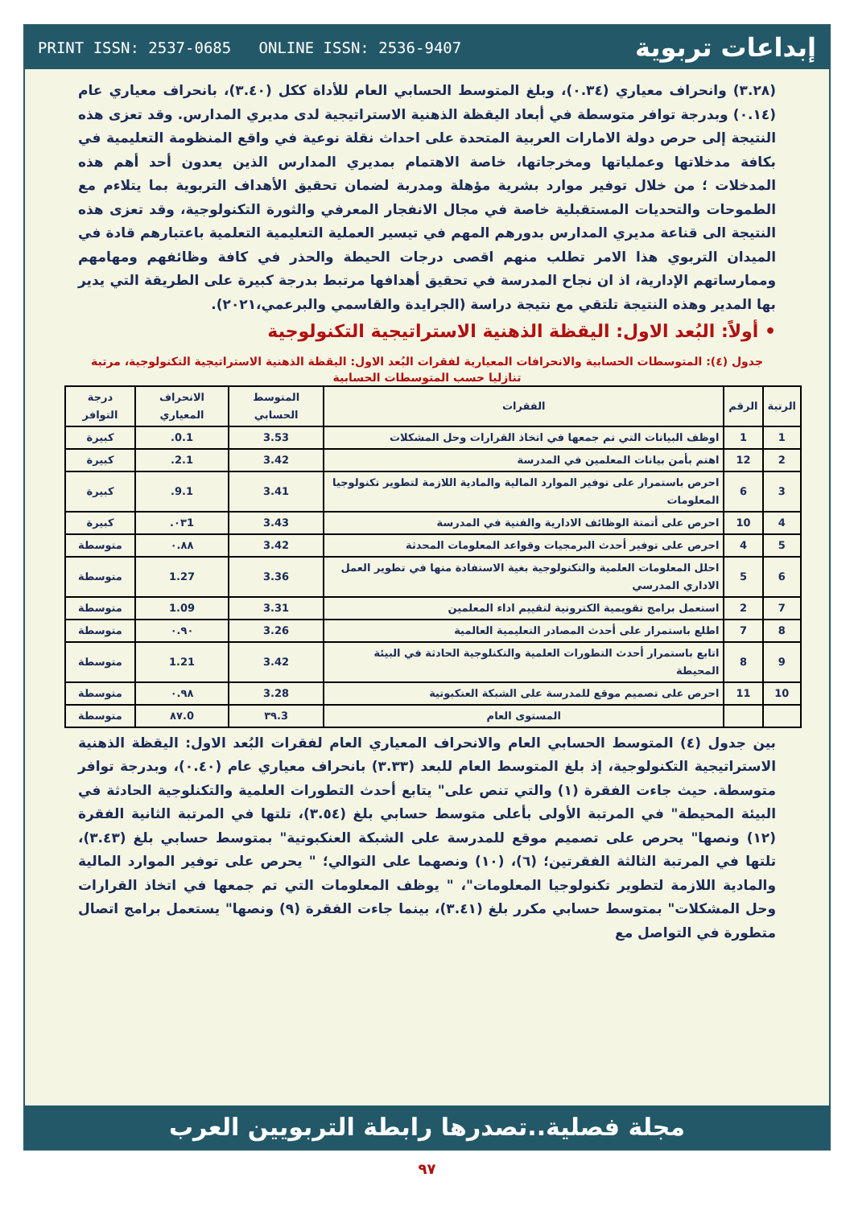PRINT ISSN: 2537-0685 ONLINE ISSN: 2536-9407 إبداعات تربوية
(٣.٢٨) وانحراف معياري (٠.٣٤)، وبلغ المتوسط الحسابي العام للأداة ككل (٣.٤٠)، بانحراف معياري عام (٠.١٤) وبدرجة توافر متوسطة في أبعاد اليقظة الذهنية الاستراتيجية لدى مديري المدارس. وقد تعزى هذه النتيجة إلى حرص دولة الامارات العربية المتحدة على احداث نقلة نوعية في واقع المنظومة التعليمية في بكافة مدخلاتها وعملياتها ومخرجاتها، خاصة الاهتمام بمديري المدارس الذين يعدون أحد أهم هذه المدخلات ؛ من خلال توفير موارد بشرية مؤهلة ومدربة لضمان تحقيق الأهداف التربوية بما يتلاءم مع الطموحات والتحديات المستقبلية خاصة في مجال الانفجار المعرفي والثورة التكنولوجية، وقد تعزى هذه النتيجة الى قناعة مديري المدارس بدورهم المهم في تيسير العملية التعليمية التعلمية باعتبارهم قادة في الميدان التربوي هذا الامر تطلب منهم اقصى درجات الحيطة والحذر في كافة وظائفهم ومهامهم وممارساتهم الإدارية، اذ ان نجاح المدرسة في تحقيق أهدافها مرتبط بدرجة كبيرة على الطريقة التي يدير بها المدير وهذه النتيجة تلتقي مع نتيجة دراسة (الجرايدة والقاسمي والبرعمي،٢٠٢١).
• أولاً: البُعد الاول: اليقظة الذهنية الاستراتيجية التكنولوجية
جدول (٤): المتوسطات الحسابية والانحرافات المعيارية لفقرات البُعد الاول: اليقظة الذهنية الاستراتيجية التكنولوجية، مرتبة تنازليا حسب المتوسطات الحسابية
| الرتبة | الرقم | الفقرات | المتوسط الحسابي | الانحراف المعياري | درجة التوافر |
| --- | --- | --- | --- | --- | --- |
| 1 | 1 | اوظف البيانات التي تم جمعها في اتخاذ القرارات وحل المشكلات | 3.53 | 0.1. | كبيرة |
| 2 | 12 | اهتم بأمن بيانات المعلمين في المدرسة | 3.42 | 2.1. | كبيرة |
| 3 | 6 | احرص باستمرار على توفير الموارد المالية والمادية اللازمة لتطوير تكنولوجيا المعلومات | 3.41 | 9.1. | كبيرة |
| 4 | 10 | احرص على أتمتة الوظائف الادارية والفنية في المدرسة | 3.43 | ٠٣1. | كبيرة |
| 5 | 4 | احرص على توفير أحدث البرمجيات وقواعد المعلومات المحدثة | 3.42 | ٠.٨٨ | متوسطة |
| 6 | 5 | احلل المعلومات العلمية والتكنولوجية بغية الاستفادة منها في تطوير العمل الاداري المدرسي | 3.36 | 1.27 | متوسطة |
| 7 | 2 | استعمل برامج تقويمية الكترونية لتقييم اداء المعلمين | 3.31 | 1.09 | متوسطة |
| 8 | 7 | اطلع باستمرار على أحدث المصادر التعليمية العالمية | 3.26 | ٠.٩٠ | متوسطة |
| 9 | 8 | اتابع باستمرار أحدث التطورات العلمية والتكنلوجية الحادثة في البيئة المحيطة | 3.42 | 1.21 | متوسطة |
| 10 | 11 | احرص على تصميم موقع للمدرسة على الشبكة العنكبوتية | 3.28 | ٠.٩٨ | متوسطة |
| | | المستوى العام | 3.٣٩ | 0.٨٧ | متوسطة |
بين جدول (٤) المتوسط الحسابي العام والانحراف المعياري العام لفقرات البُعد الاول: اليقظة الذهنية الاستراتيجية التكنولوجية، إذ بلغ المتوسط العام للبعد (٣.٣٣) بانحراف معياري عام (٠.٤٠)، وبدرجة توافر متوسطة. حيث جاءت الفقرة (١) والتي تنص على" يتابع أحدث التطورات العلمية والتكنلوجية الحادثة في البيئة المحيطة" في المرتبة الأولى بأعلى متوسط حسابي بلغ (٣.٥٤)، تلتها في المرتبة الثانية الفقرة (١٢) ونصها" يحرص على تصميم موقع للمدرسة على الشبكة العنكبوتية" بمتوسط حسابي بلغ (٣.٤٣)، تلتها في المرتبة الثالثة الفقرتين؛ (٦)، (١٠) ونصهما على التوالي؛ " يحرص على توفير الموارد المالية والمادية اللازمة لتطوير تكنولوجيا المعلومات"، " يوظف المعلومات التي تم جمعها في اتخاذ القرارات وحل المشكلات" بمتوسط حسابي مكرر بلغ (٣.٤١)، بينما جاءت الفقرة (٩) ونصها" يستعمل برامج اتصال متطورة في التواصل مع
مجلة فصلية..تصدرها رابطة التربويين العرب
٩٧